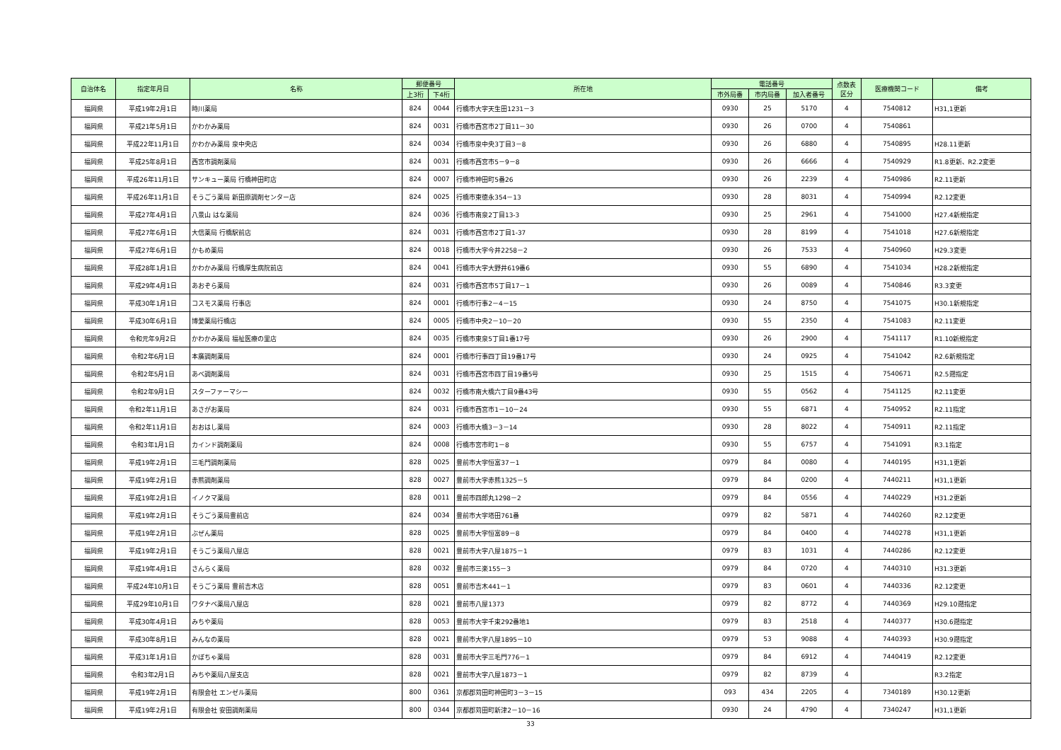| 自治体名 | 指定年月日 | 名称 | 郵便番号 | | 所在地 | 電話番号 | | | 点数表 区分 | 医療機関コード | 備考 |
| --- | --- | --- | --- | --- | --- | --- | --- | --- | --- | --- | --- |
| | | | 上3桁 | 下4桁 | | 市外局番 | 市内局番 | 加入者番号 | | | |
| 福岡県 | 平成19年2月1日 | 時川薬局 | 824 | 0044 | 行橋市大字天生田1231－3 | 0930 | 25 | 5170 | 4 | 7540812 | H31,1更新 |
| 福岡県 | 平成21年5月1日 | かわかみ薬局 | 824 | 0031 | 行橋市西宮市2丁目11－30 | 0930 | 26 | 0700 | 4 | 7540861 | |
| 福岡県 | 平成22年11月1日 | かわかみ薬局 泉中央店 | 824 | 0034 | 行橋市泉中央3丁目3－8 | 0930 | 26 | 6880 | 4 | 7540895 | H28.11更新 |
| 福岡県 | 平成25年8月1日 | 西宮市調剤薬局 | 824 | 0031 | 行橋市西宮市5－9－8 | 0930 | 26 | 6666 | 4 | 7540929 | R1.8更新、R2.2変更 |
| 福岡県 | 平成26年11月1日 | サンキュー薬局 行橋神田町店 | 824 | 0007 | 行橋市神田町5番26 | 0930 | 26 | 2239 | 4 | 7540986 | R2.11更新 |
| 福岡県 | 平成26年11月1日 | そうごう薬局 新田原調剤センター店 | 824 | 0025 | 行橋市東徳永354－13 | 0930 | 28 | 8031 | 4 | 7540994 | R2.12変更 |
| 福岡県 | 平成27年4月1日 | 八景山 はな薬局 | 824 | 0036 | 行橋市南泉2丁目13-3 | 0930 | 25 | 2961 | 4 | 7541000 | H27.4新規指定 |
| 福岡県 | 平成27年6月1日 | 大信薬局 行橋駅前店 | 824 | 0031 | 行橋市西宮市2丁目1-37 | 0930 | 28 | 8199 | 4 | 7541018 | H27.6新規指定 |
| 福岡県 | 平成27年6月1日 | かもめ薬局 | 824 | 0018 | 行橋市大字今井2258－2 | 0930 | 26 | 7533 | 4 | 7540960 | H29.3変更 |
| 福岡県 | 平成28年1月1日 | かわかみ薬局 行橋厚生病院前店 | 824 | 0041 | 行橋市大字大野井619番6 | 0930 | 55 | 6890 | 4 | 7541034 | H28.2新規指定 |
| 福岡県 | 平成29年4月1日 | あおぞら薬局 | 824 | 0031 | 行橋市西宮市5丁目17－1 | 0930 | 26 | 0089 | 4 | 7540846 | R3.3変更 |
| 福岡県 | 平成30年1月1日 | コスモス薬局 行事店 | 824 | 0001 | 行橋市行事2－4－15 | 0930 | 24 | 8750 | 4 | 7541075 | H30.1新規指定 |
| 福岡県 | 平成30年6月1日 | 博愛薬局行橋店 | 824 | 0005 | 行橋市中央2－10－20 | 0930 | 55 | 2350 | 4 | 7541083 | R2.11変更 |
| 福岡県 | 令和元年9月2日 | かわかみ薬局 福祉医療の里店 | 824 | 0035 | 行橋市東泉5丁目1番17号 | 0930 | 26 | 2900 | 4 | 7541117 | R1.10新規指定 |
| 福岡県 | 令和2年6月1日 | 本廣調剤薬局 | 824 | 0001 | 行橋市行事四丁目19番17号 | 0930 | 24 | 0925 | 4 | 7541042 | R2.6新規指定 |
| 福岡県 | 令和2年5月1日 | あべ調剤薬局 | 824 | 0031 | 行橋市西宮市四丁目19番5号 | 0930 | 25 | 1515 | 4 | 7540671 | R2.5遡指定 |
| 福岡県 | 令和2年9月1日 | スターファーマシー | 824 | 0032 | 行橋市南大橋六丁目9番43号 | 0930 | 55 | 0562 | 4 | 7541125 | R2.11変更 |
| 福岡県 | 令和2年11月1日 | あさがお薬局 | 824 | 0031 | 行橋市西宮市1－10－24 | 0930 | 55 | 6871 | 4 | 7540952 | R2.11指定 |
| 福岡県 | 令和2年11月1日 | おおはし薬局 | 824 | 0003 | 行橋市大橋3－3－14 | 0930 | 28 | 8022 | 4 | 7540911 | R2.11指定 |
| 福岡県 | 令和3年1月1日 | カインド調剤薬局 | 824 | 0008 | 行橋市宮市町1－8 | 0930 | 55 | 6757 | 4 | 7541091 | R3.1指定 |
| 福岡県 | 平成19年2月1日 | 三毛門調剤薬局 | 828 | 0025 | 豊前市大字恒富37－1 | 0979 | 84 | 0080 | 4 | 7440195 | H31,1更新 |
| 福岡県 | 平成19年2月1日 | 赤熊調剤薬局 | 828 | 0027 | 豊前市大字赤熊1325－5 | 0979 | 84 | 0200 | 4 | 7440211 | H31,1更新 |
| 福岡県 | 平成19年2月1日 | イノクマ薬局 | 828 | 0011 | 豊前市四郎丸1298－2 | 0979 | 84 | 0556 | 4 | 7440229 | H31.2更新 |
| 福岡県 | 平成19年2月1日 | そうごう薬局豊前店 | 824 | 0034 | 豊前市大字塔田761番 | 0979 | 82 | 5871 | 4 | 7440260 | R2.12変更 |
| 福岡県 | 平成19年2月1日 | ぶぜん薬局 | 828 | 0025 | 豊前市大字恒富89－8 | 0979 | 84 | 0400 | 4 | 7440278 | H31,1更新 |
| 福岡県 | 平成19年2月1日 | そうごう薬局八屋店 | 828 | 0021 | 豊前市大字八屋1875－1 | 0979 | 83 | 1031 | 4 | 7440286 | R2.12変更 |
| 福岡県 | 平成19年4月1日 | さんらく薬局 | 828 | 0032 | 豊前市三楽155－3 | 0979 | 84 | 0720 | 4 | 7440310 | H31.3更新 |
| 福岡県 | 平成24年10月1日 | そうごう薬局 豊前吉木店 | 828 | 0051 | 豊前市吉木441－1 | 0979 | 83 | 0601 | 4 | 7440336 | R2.12変更 |
| 福岡県 | 平成29年10月1日 | ワタナベ薬局八屋店 | 828 | 0021 | 豊前市八屋1373 | 0979 | 82 | 8772 | 4 | 7440369 | H29.10遡指定 |
| 福岡県 | 平成30年4月1日 | みちや薬局 | 828 | 0053 | 豊前市大字千束292番地1 | 0979 | 83 | 2518 | 4 | 7440377 | H30.6遡指定 |
| 福岡県 | 平成30年8月1日 | みんなの薬局 | 828 | 0021 | 豊前市大字八屋1895－10 | 0979 | 53 | 9088 | 4 | 7440393 | H30.9遡指定 |
| 福岡県 | 平成31年1月1日 | かぼちゃ薬局 | 828 | 0031 | 豊前市大字三毛門776－1 | 0979 | 84 | 6912 | 4 | 7440419 | R2.12変更 |
| 福岡県 | 令和3年2月1日 | みちや薬局八屋支店 | 828 | 0021 | 豊前市大字八屋1873－1 | 0979 | 82 | 8739 | 4 | | R3.2指定 |
| 福岡県 | 平成19年2月1日 | 有限会社 エンゼル薬局 | 800 | 0361 | 京都郡苅田町神田町3－3－15 | 093 | 434 | 2205 | 4 | 7340189 | H30.12更新 |
| 福岡県 | 平成19年2月1日 | 有限会社 安田調剤薬局 | 800 | 0344 | 京都郡苅田町新津2－10－16 | 0930 | 24 | 4790 | 4 | 7340247 | H31,1更新 |
33